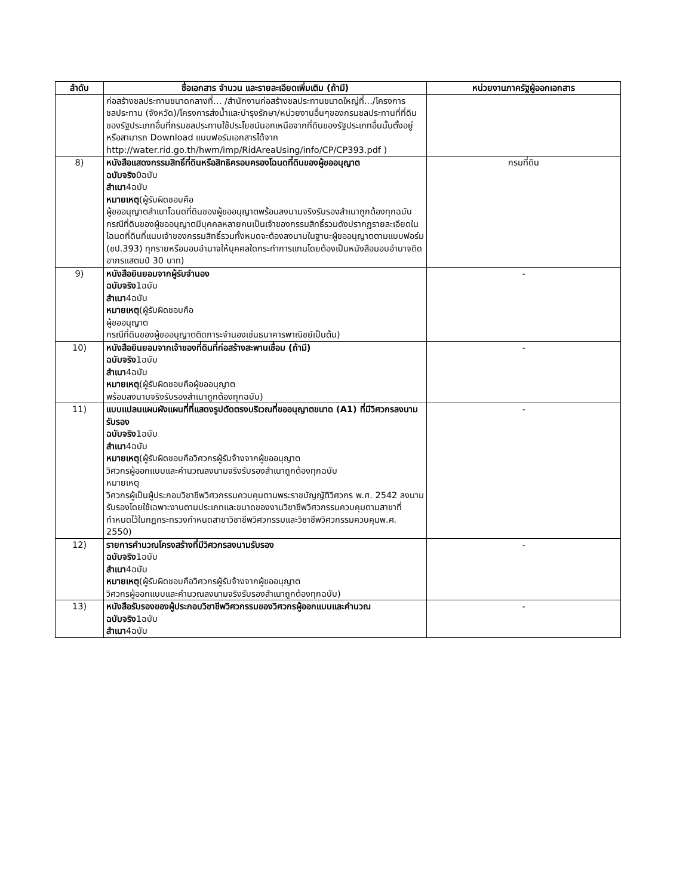| ลำดับ | ชื่อเอกสาร จำนวน และรายละเอียดเพิ่มเติม (ถ้ามี) | หน่วยงานภาครัฐผู้ออกเอกสาร |
| --- | --- | --- |
| | ก่อสร้างชลประทานขนาดกลางที่… /สำนักงานก่อสร้างชลประทานขนาดใหญ่ที่.../โครงการชลประทาน (จังหวัด)/โครงการส่งน้ำและบำรุงรักษา/หน่วยงานอื่นๆของกรมชลประทานที่ที่ดินของรัฐประเภทอื่นที่กรมชลประทานใช้ประโยชน์นอกเหนือจากที่ดินของรัฐประเภทอื่นนั้นตั้งอยู่ หรือสามารถ Download แบบฟอร์มเอกสารได้จาก http://water.rid.go.th/hwm/imp/RidAreaUsing/info/CP/CP393.pdf ) | |
| 8) | หนังสือแสดงกรรมสิทธิ์ที่ดินหรือสิทธิครอบครองโฉนดที่ดินของผู้ขออนุญาต ฉบับจริง 0ฉบับ สำเนา 4ฉบับ หมายเหตุ (ผู้รับผิดชอบคือ ผู้ขออนุญาตสำเนาโฉนดที่ดินของผู้ขออนุญาตพร้อมลงนามจริงรับรองสำเนาถูกต้องทุกฉบับ กรณีที่ดินของผู้ขออนุญาตมีบุคคลหลายคนเป็นเจ้าของกรรมสิทธิ์รวมดังปรากฏรายละเอียดในโฉนดที่ดินที่แนบเจ้าของกรรมสิทธิ์รวมทั้งหมดจะต้องลงนามในฐานะผู้ขออนุญาตตามแบบฟอร์ม (ชป.393) ทุกรายหรือมอบอำนาจให้บุคคลใดกระทำการแทนโดยต้องเป็นหนังสือมอบอำนาจติดอากรแสตมป์ 30 บาท) | กรมที่ดิน |
| 9) | หนังสือยินยอมจากผู้รับจำนอง ฉบับจริง 1ฉบับ สำเนา 4ฉบับ หมายเหตุ (ผู้รับผิดชอบคือ ผู้ขออนุญาต กรณีที่ดินของผู้ขออนุญาตติดภาระจำนองเช่นธนาคารพาณิชย์เป็นต้น) | - |
| 10) | หนังสือยินยอมจากเจ้าของที่ดินที่ก่อสร้างสะพานเชื่อม (ถ้ามี) ฉบับจริง 1ฉบับ สำเนา 4ฉบับ หมายเหตุ (ผู้รับผิดชอบคือผู้ขออนุญาต พร้อมลงนามจริงรับรองสำเนาถูกต้องทุกฉบับ) | - |
| 11) | แบบแปลนแผนผังแผนที่ที่แสดงรูปตัดตรงบริเวณที่ขออนุญาตขนาด (A1) ที่มีวิศวกรลงนามรับรอง ฉบับจริง 1ฉบับ สำเนา 4ฉบับ หมายเหตุ (ผู้รับผิดชอบคือวิศวกรผู้รับจ้างจากผู้ขออนุญาต วิศวกรผู้ออกแบบและคำนวณลงนามจริงรับรองสำเนาถูกต้องทุกฉบับ หมายเหตุ วิศวกรผู้เป็นผู้ประกอบวิชาชีพวิศวกรรมควบคุมตามพระราชบัญญัติวิศวกร พ.ศ. 2542 ลงนามรับรองโดยใช้เฉพาะงานตามประเภทและขนาดของงานวิชาชีพวิศวกรรมควบคุมตามสาขาที่กำหนดไว้ในกฎกระทรวงกำหนดสาขาวิชาชีพวิศวกรรมและวิชาชีพวิศวกรรมควบคุมพ.ศ. 2550) | - |
| 12) | รายการคำนวณโครงสร้างที่มีวิศวกรลงนามรับรอง ฉบับจริง 1ฉบับ สำเนา 4ฉบับ หมายเหตุ (ผู้รับผิดชอบคือวิศวกรผู้รับจ้างจากผู้ขออนุญาต วิศวกรผู้ออกแบบและคำนวณลงนามจริงรับรองสำเนาถูกต้องทุกฉบับ) | - |
| 13) | หนังสือรับรองของผู้ประกอบวิชาชีพวิศวกรรมของวิศวกรผู้ออกแบบและคำนวณ ฉบับจริง 1ฉบับ สำเนา 4ฉบับ | - |